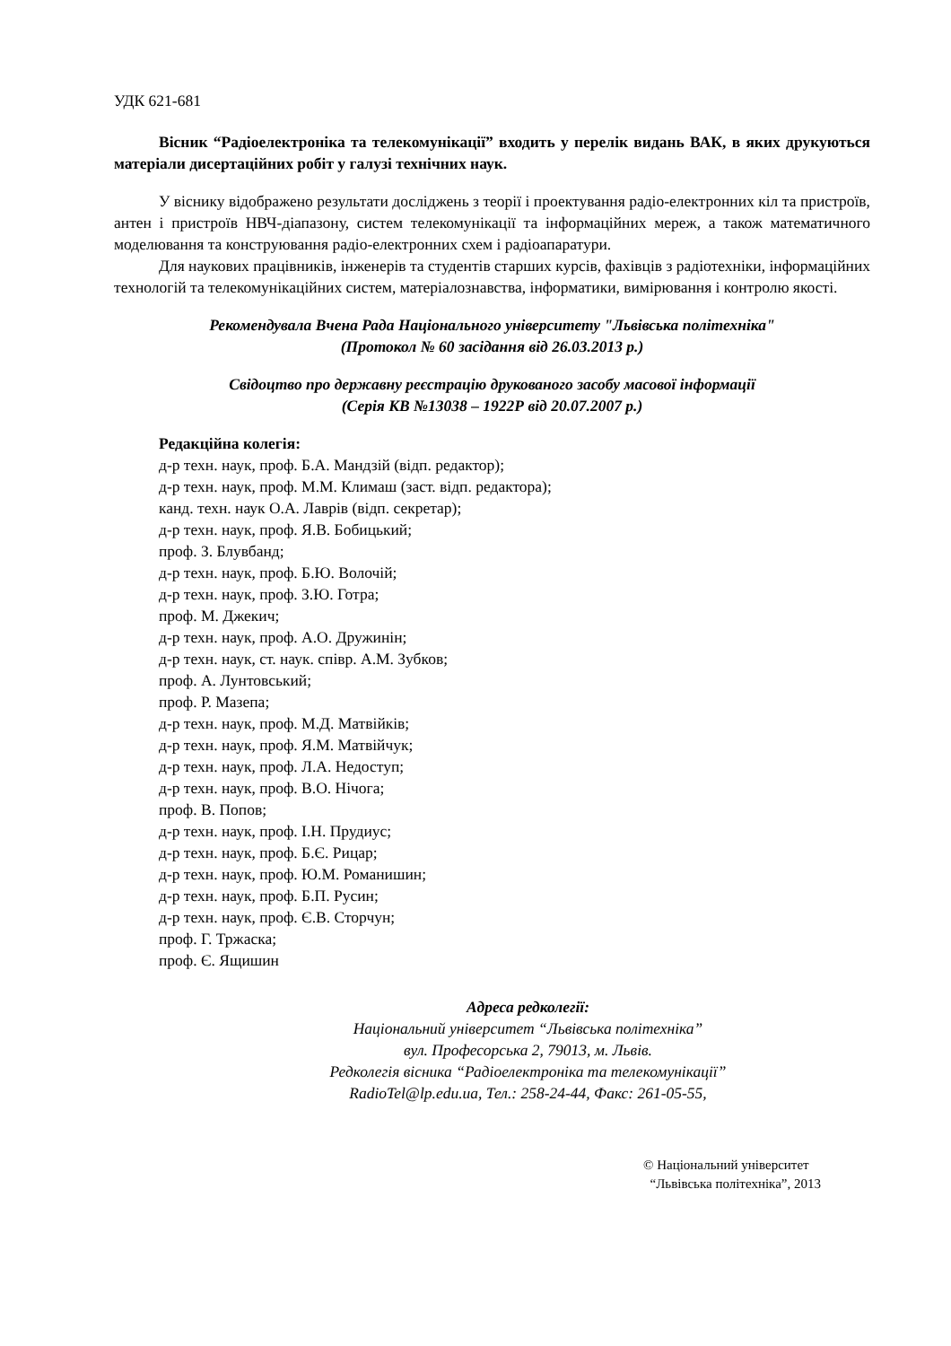УДК 621-681
Вісник “Радіоелектроніка та телекомунікації” входить у перелік видань ВАК, в яких друкуються матеріали дисертаційних робіт у галузі технічних наук.
У віснику відображено результати досліджень з теорії і проектування радіо-електронних кіл та пристроїв, антен і пристроїв НВЧ-діапазону, систем телекомунікації та інформаційних мереж, а також математичного моделювання та конструювання радіо-електронних схем і радіоапаратури.
Для наукових працівників, інженерів та студентів старших курсів, фахівців з радіотехніки, інформаційних технологій та телекомунікаційних систем, матеріалознавства, інформатики, вимірювання і контролю якості.
Рекомендувала Вчена Рада Національного університету "Львівська політехніка"
(Протокол № 60 засідання від 26.03.2013 р.)
Свідоцтво про державну реєстрацію друкованого засобу масової інформації
(Серія КВ №13038 – 1922Р від 20.07.2007 р.)
Редакційна колегія:
д-р техн. наук, проф. Б.А. Мандзій (відп. редактор);
д-р техн. наук, проф. М.М. Климаш (заст. відп. редактора);
канд. техн. наук О.А. Лаврів (відп. секретар);
д-р техн. наук, проф. Я.В. Бобицький;
проф. З. Блувбанд;
д-р техн. наук, проф. Б.Ю. Волочій;
д-р техн. наук, проф. З.Ю. Готра;
проф. М. Джекич;
д-р техн. наук, проф. А.О. Дружинін;
д-р техн. наук, ст. наук. співр. А.М. Зубков;
проф. А. Лунтовський;
проф. Р. Мазепа;
д-р техн. наук, проф. М.Д. Матвійків;
д-р техн. наук, проф. Я.М. Матвійчук;
д-р техн. наук, проф. Л.А. Недоступ;
д-р техн. наук, проф. В.О. Нічога;
проф. В. Попов;
д-р техн. наук, проф. І.Н. Прудиус;
д-р техн. наук, проф. Б.Є. Рицар;
д-р техн. наук, проф. Ю.М. Романишин;
д-р техн. наук, проф. Б.П. Русин;
д-р техн. наук, проф. Є.В. Сторчун;
проф. Г. Тржаска;
проф. Є. Ящишин
Адреса редколегії:
Національний університет “Львівська політехніка”
вул. Професорська 2, 79013, м. Львів.
Редколегія вісника “Радіоелектроніка та телекомунікації”
RadioTel@lp.edu.ua, Тел.: 258-24-44, Факс: 261-05-55,
© Національний університет
“Львівська політехніка”, 2013